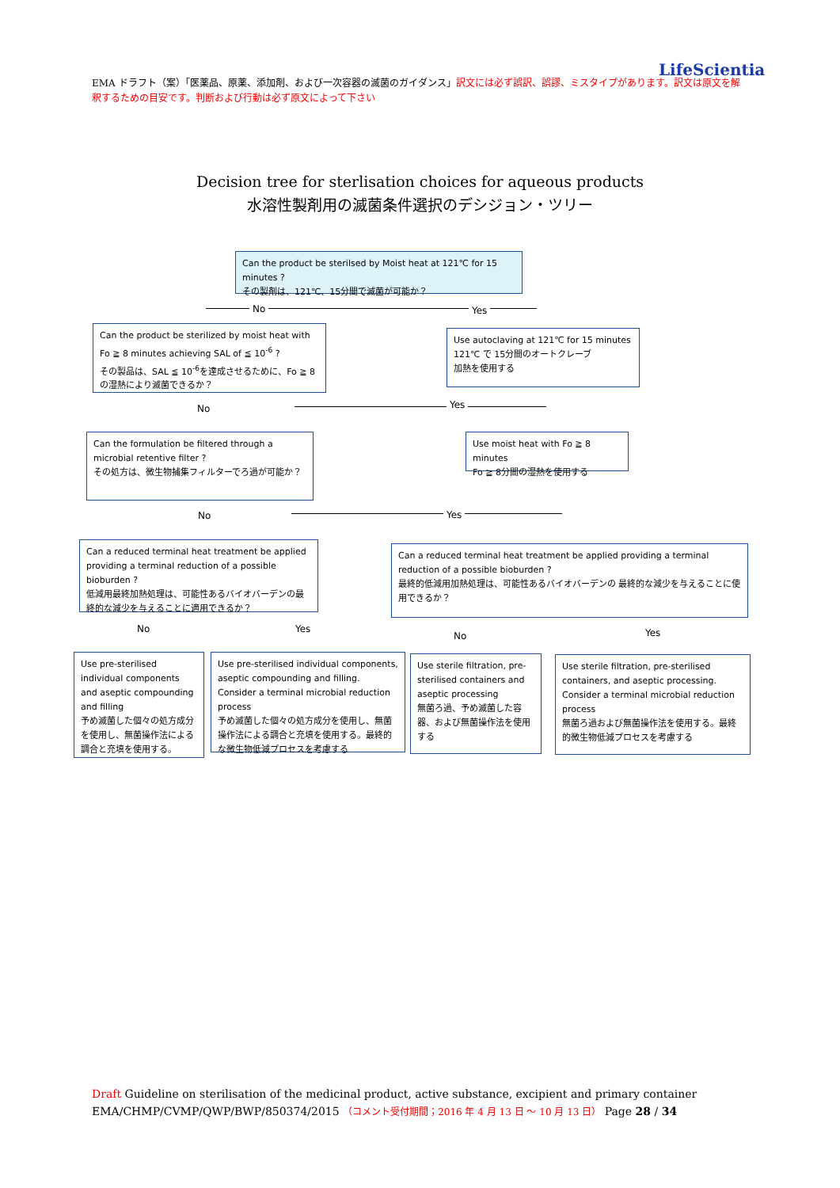LifeScientia
EMA ドラフト（案）「医薬品、原薬、添加剤、および一次容器の滅菌のガイダンス」訳文には必ず誤訳、誤謬、ミスタイプがあります。訳文は原文を解釈するための目安です。判断および行動は必ず原文によって下さい
Decision tree for sterlisation choices for aqueous products
水溶性製剤用の滅菌条件選択のデシジョン・ツリー
Can the product be sterilsed by Moist heat at 121℃ for 15 minutes ?
その製剤は、121℃、15分間で滅菌が可能か？
No Yes
Can the product be sterilized by moist heat with Fo ≧ 8 minutes achieving SAL of ≦ 10<sup>-6</sup> ?
その製品は、SAL ≦ 10<sup>-6</sup>を達成させるために、Fo ≧ 8の湿熱により滅菌できるか？
Use autoclaving at 121℃ for 15 minutes
121℃ で 15分間のオートクレーブ
加熱を使用する
No Yes
Can the formulation be filtered through a microbial retentive filter ?
その処方は、微生物捕集フィルターでろ過が可能か？
Use moist heat with Fo ≧ 8 minutes
Fo ≧ 8分間の湿熱を使用する
No Yes
Can a reduced terminal heat treatment be applied providing a terminal reduction of a possible bioburden ?
低減用最終加熱処理は、可能性あるバイオバーデンの最終的な減少を与えることに適用できるか？
Can a reduced terminal heat treatment be applied providing a terminal reduction of a possible bioburden ?
最終的低減用加熱処理は、可能性あるバイオバーデンの 最終的な減少を与えることに使用できるか？
No Yes
No Yes
Use pre-sterilised individual components and aseptic compounding and filling
予め滅菌した個々の処方成分を使用し、無菌操作法による調合と充填を使用する。
Use pre-sterilised individual components, aseptic compounding and filling. Consider a terminal microbial reduction process
予め滅菌した個々の処方成分を使用し、無菌操作法による調合と充填を使用する。最終的な微生物低減プロセスを考慮する
Use sterile filtration, pre-sterilised containers and aseptic processing
無菌ろ過、予め滅菌した容器、および無菌操作法を使用する
Use sterile filtration, pre-sterilised containers, and aseptic processing. Consider a terminal microbial reduction process
無菌ろ過および無菌操作法を使用する。最終的微生物低減プロセスを考慮する
Draft Guideline on sterilisation of the medicinal product, active substance, excipient and primary container
EMA/CHMP/CVMP/QWP/BWP/850374/2015 （コメント受付期間；2016 年 4 月 13 日 ～ 10 月 13 日） Page 28 / 34